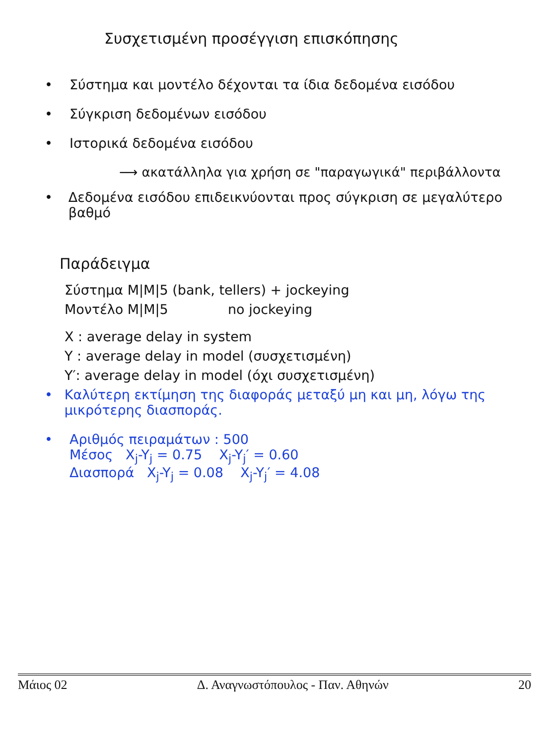Συσχετισμένη προσέγγιση επισκόπησης
• Σύστημα και μοντέλο δέχονται τα ίδια δεδομένα εισόδου
• Σύγκριση δεδομένων εισόδου
• Ιστορικά δεδομένα εισόδου
⟶ ακατάλληλα για χρήση σε "παραγωγικά" περιβάλλοντα
• Δεδομένα εισόδου επιδεικνύονται προς σύγκριση σε μεγαλύτερο βαθμό
Παράδειγμα
Σύστημα M|M|5 (bank, tellers) + jockeying
Μοντέλο M|M|5 no jockeying
X : average delay in system
Y : average delay in model (συσχετισμένη)
Y′: average delay in model (όχι συσχετισμένη)
• Καλύτερη εκτίμηση της διαφοράς μεταξύ μη και μη, λόγω της μικρότερης διασποράς.
• Αριθμός πειραμάτων : 500
Μέσος X<sub>j</sub>-Y<sub>j</sub> = 0.75 X<sub>j</sub>-Y<sub>j</sub>′ = 0.60
Διασπορά X<sub>j</sub>-Y<sub>j</sub> = 0.08 X<sub>j</sub>-Y<sub>j</sub>′ = 4.08
Μάιος 02 Δ. Αναγνωστόπουλος - Παν. Αθηνών 20